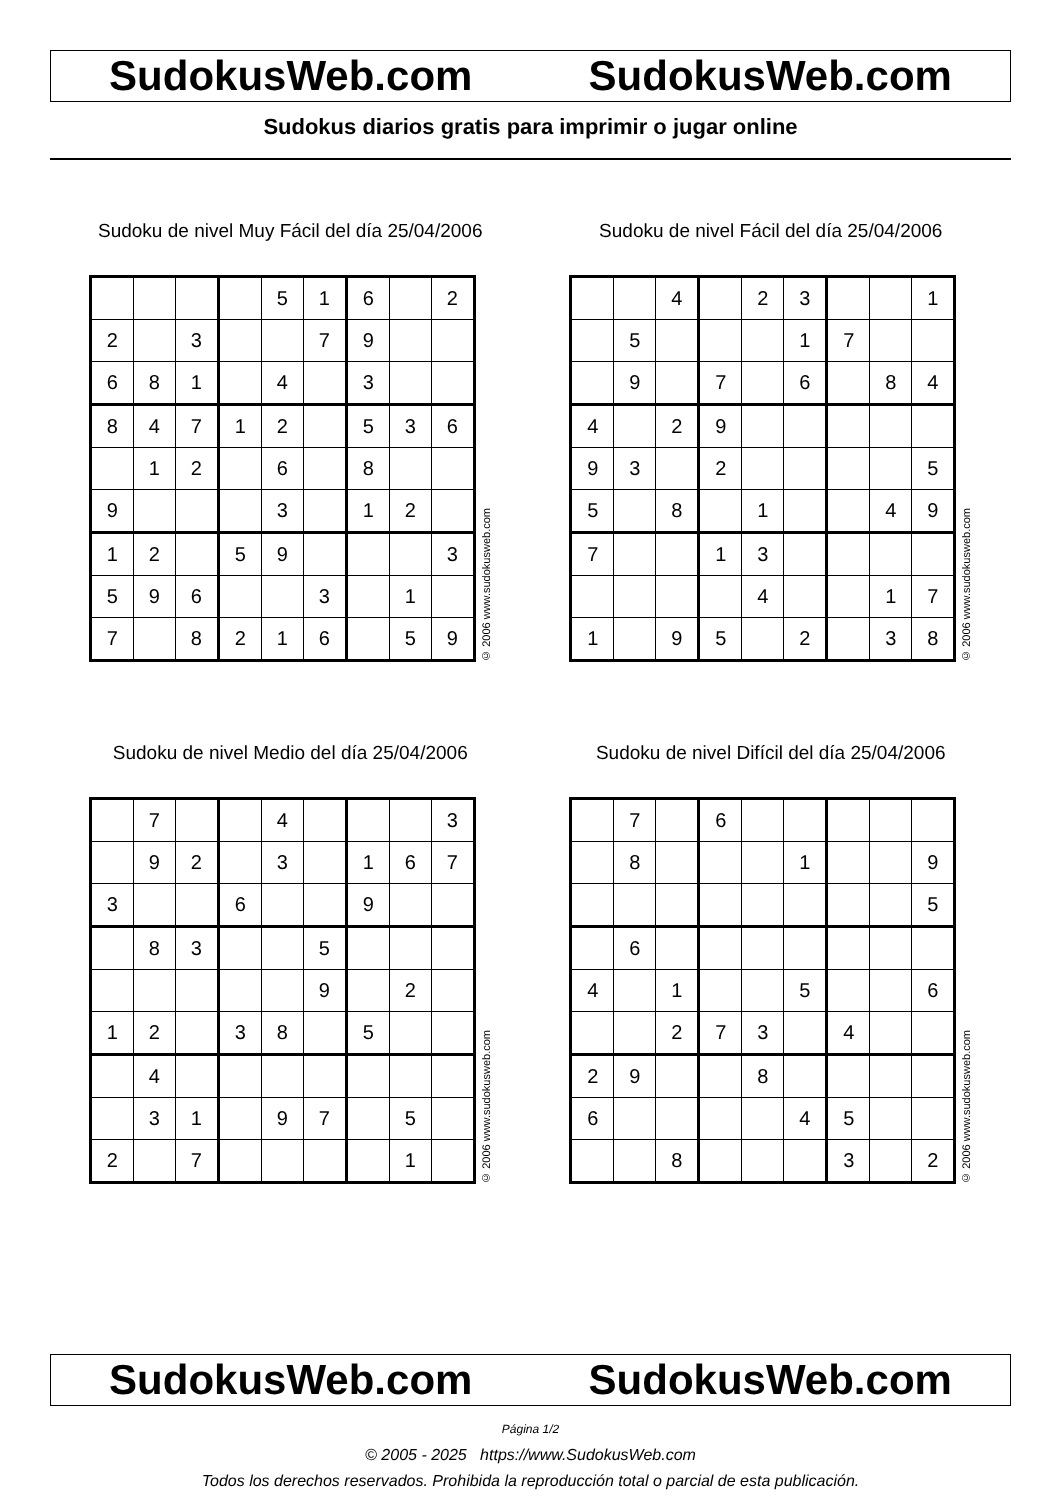SudokusWeb.com SudokusWeb.com
Sudokus diarios gratis para imprimir o jugar online
Sudoku de nivel Muy Fácil del día 25/04/2006
| | | | | 5 | 1 | 6 | | 2 |
| 2 | | 3 | | | 7 | 9 | | |
| 6 | 8 | 1 | | 4 | | 3 | | |
| 8 | 4 | 7 | 1 | 2 | | 5 | 3 | 6 |
| | 1 | 2 | | 6 | | 8 | | |
| 9 | | | | 3 | | 1 | 2 | |
| 1 | 2 | | 5 | 9 | | | | 3 |
| 5 | 9 | 6 | | | 3 | | 1 | |
| 7 | | 8 | 2 | 1 | 6 | | 5 | 9 |
© 2006 www.sudokusweb.com
Sudoku de nivel Fácil del día 25/04/2006
| | | 4 | | 2 | 3 | | | 1 |
| | 5 | | | | 1 | 7 | | |
| | 9 | | 7 | | 6 | | 8 | 4 |
| 4 | | 2 | 9 | | | | | |
| 9 | 3 | | 2 | | | | | 5 |
| 5 | | 8 | | 1 | | | 4 | 9 |
| 7 | | | 1 | 3 | | | | |
| | | | | 4 | | | 1 | 7 |
| 1 | | 9 | 5 | | 2 | | 3 | 8 |
© 2006 www.sudokusweb.com
Sudoku de nivel Medio del día 25/04/2006
| | 7 | | | 4 | | | | 3 |
| | 9 | 2 | | 3 | | 1 | 6 | 7 |
| 3 | | | 6 | | | 9 | | |
| | 8 | 3 | | | 5 | | | |
| | | | | | 9 | | 2 | |
| 1 | 2 | | 3 | 8 | | 5 | | |
| | 4 | | | | | | | |
| | 3 | 1 | | 9 | 7 | | 5 | |
| 2 | | 7 | | | | | 1 | |
© 2006 www.sudokusweb.com
Sudoku de nivel Difícil del día 25/04/2006
| | 7 | | 6 | | | | | |
| | 8 | | | | 1 | | | 9 |
| | | | | | | | | 5 |
| | 6 | | | | | | | |
| 4 | | 1 | | | 5 | | | 6 |
| | | 2 | 7 | 3 | | 4 | | |
| 2 | 9 | | | 8 | | | | |
| 6 | | | | | 4 | 5 | | |
| | | 8 | | | | 3 | | 2 |
© 2006 www.sudokusweb.com
SudokusWeb.com SudokusWeb.com
Página 1/2
© 2005 - 2025 https://www.SudokusWeb.com
Todos los derechos reservados. Prohibida la reproducción total o parcial de esta publicación.